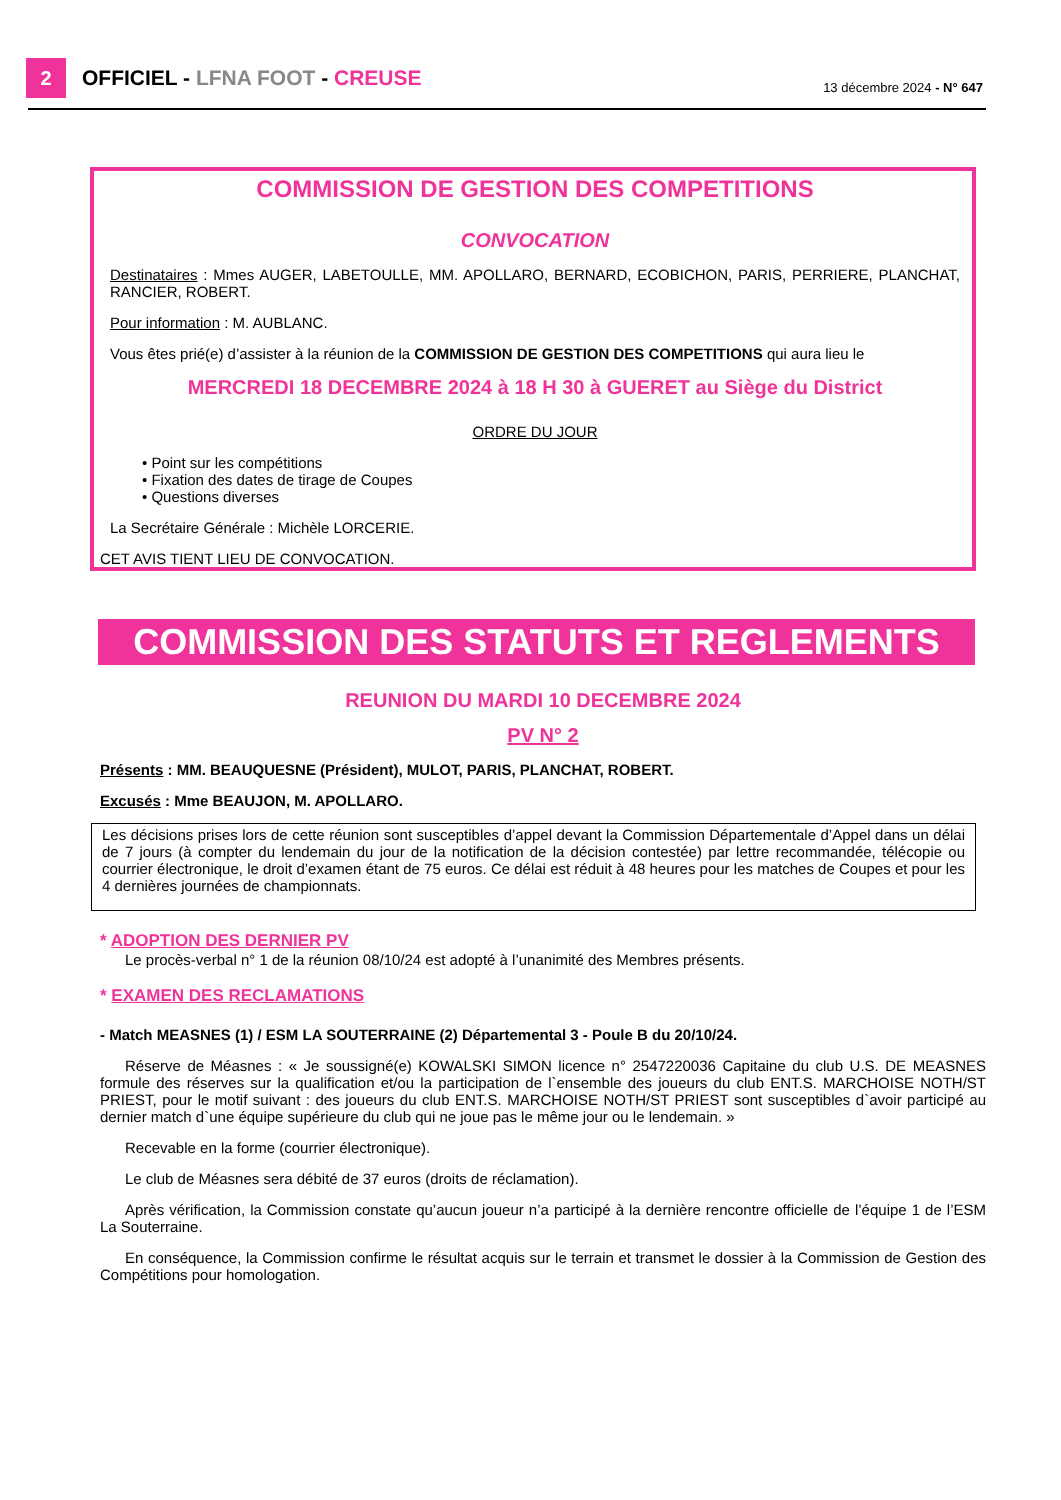2 OFFICIEL - LFNA FOOT - CREUSE 13 décembre 2024 - N° 647
COMMISSION DE GESTION DES COMPETITIONS
CONVOCATION
Destinataires : Mmes AUGER, LABETOULLE, MM. APOLLARO, BERNARD, ECOBICHON, PARIS, PERRIERE, PLANCHAT, RANCIER, ROBERT.
Pour information : M. AUBLANC.
Vous êtes prié(e) d’assister à la réunion de la COMMISSION DE GESTION DES COMPETITIONS qui aura lieu le
MERCREDI 18 DECEMBRE 2024 à 18 H 30 à GUERET au Siège du District
ORDRE DU JOUR
• Point sur les compétitions
• Fixation des dates de tirage de Coupes
• Questions diverses
La Secrétaire Générale : Michèle LORCERIE.
CET AVIS TIENT LIEU DE CONVOCATION.
COMMISSION DES STATUTS ET REGLEMENTS
REUNION DU MARDI 10 DECEMBRE 2024
PV N° 2
Présents : MM. BEAUQUESNE (Président), MULOT, PARIS, PLANCHAT, ROBERT.
Excusés : Mme BEAUJON, M. APOLLARO.
Les décisions prises lors de cette réunion sont susceptibles d’appel devant la Commission Départementale d’Appel dans un délai de 7 jours (à compter du lendemain du jour de la notification de la décision contestée) par lettre recommandée, télécopie ou courrier électronique, le droit d’examen étant de 75 euros. Ce délai est réduit à 48 heures pour les matches de Coupes et pour les 4 dernières journées de championnats.
* ADOPTION DES DERNIER PV
Le procès-verbal n° 1 de la réunion 08/10/24 est adopté à l’unanimité des Membres présents.
* EXAMEN DES RECLAMATIONS
- Match MEASNES (1) / ESM LA SOUTERRAINE (2) Départemental 3 - Poule B du 20/10/24.
Réserve de Méasnes : « Je soussigné(e) KOWALSKI SIMON licence n° 2547220036 Capitaine du club U.S. DE MEASNES formule des réserves sur la qualification et/ou la participation de l`ensemble des joueurs du club ENT.S. MARCHOISE NOTH/ST PRIEST, pour le motif suivant : des joueurs du club ENT.S. MARCHOISE NOTH/ST PRIEST sont susceptibles d`avoir participé au dernier match d`une équipe supérieure du club qui ne joue pas le même jour ou le lendemain. »
Recevable en la forme (courrier électronique).
Le club de Méasnes sera débité de 37 euros (droits de réclamation).
Après vérification, la Commission constate qu’aucun joueur n’a participé à la dernière rencontre officielle de l’équipe 1 de l’ESM La Souterraine.
En conséquence, la Commission confirme le résultat acquis sur le terrain et transmet le dossier à la Commission de Gestion des Compétitions pour homologation.